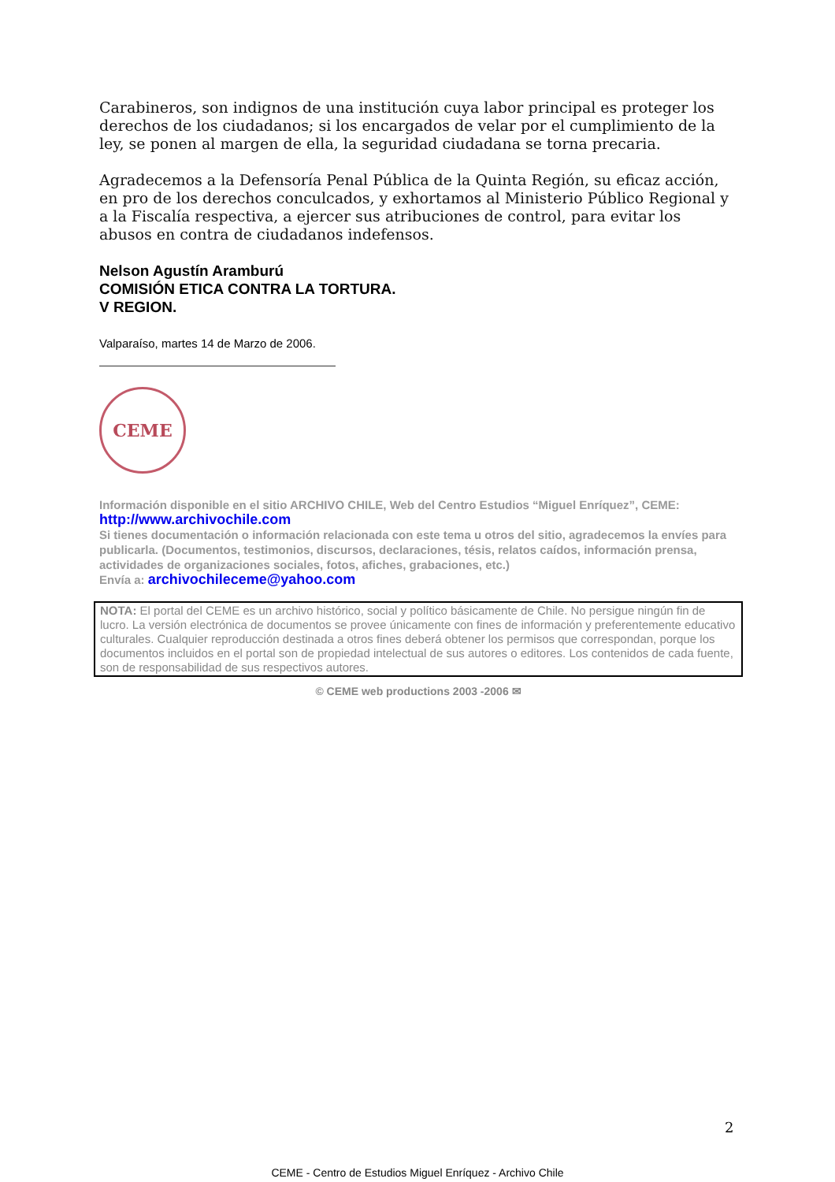Carabineros, son indignos de una institución cuya labor principal es proteger los derechos de los ciudadanos; si los encargados de velar por el cumplimiento de la ley, se ponen al margen de ella, la seguridad ciudadana se torna precaria.
Agradecemos a la Defensoría Penal Pública de la Quinta Región, su eficaz acción, en pro de los derechos conculcados, y exhortamos al Ministerio Público Regional y a la Fiscalía respectiva, a ejercer sus atribuciones de control, para evitar los abusos en contra de ciudadanos indefensos.
Nelson Agustín Aramburú
COMISIÓN ETICA CONTRA LA TORTURA.
V REGION.
Valparaíso, martes 14 de Marzo de 2006.
CEME
Información disponible en el sitio ARCHIVO CHILE, Web del Centro Estudios “Miguel Enríquez”, CEME:
http://www.archivochile.com
Si tienes documentación o información relacionada con este tema u otros del sitio, agradecemos la envíes para publicarla. (Documentos, testimonios, discursos, declaraciones, tésis, relatos caídos, información prensa, actividades de organizaciones sociales, fotos, afiches, grabaciones, etc.)
Envía a: archivochileceme@yahoo.com
NOTA: El portal del CEME es un archivo histórico, social y político básicamente de Chile. No persigue ningún fin de lucro. La versión electrónica de documentos se provee únicamente con fines de información y preferentemente educativo culturales. Cualquier reproducción destinada a otros fines deberá obtener los permisos que correspondan, porque los documentos incluidos en el portal son de propiedad intelectual de sus autores o editores. Los contenidos de cada fuente, son de responsabilidad de sus respectivos autores.
© CEME web productions 2003 -2006 ✉
2
CEME - Centro de Estudios Miguel Enríquez - Archivo Chile